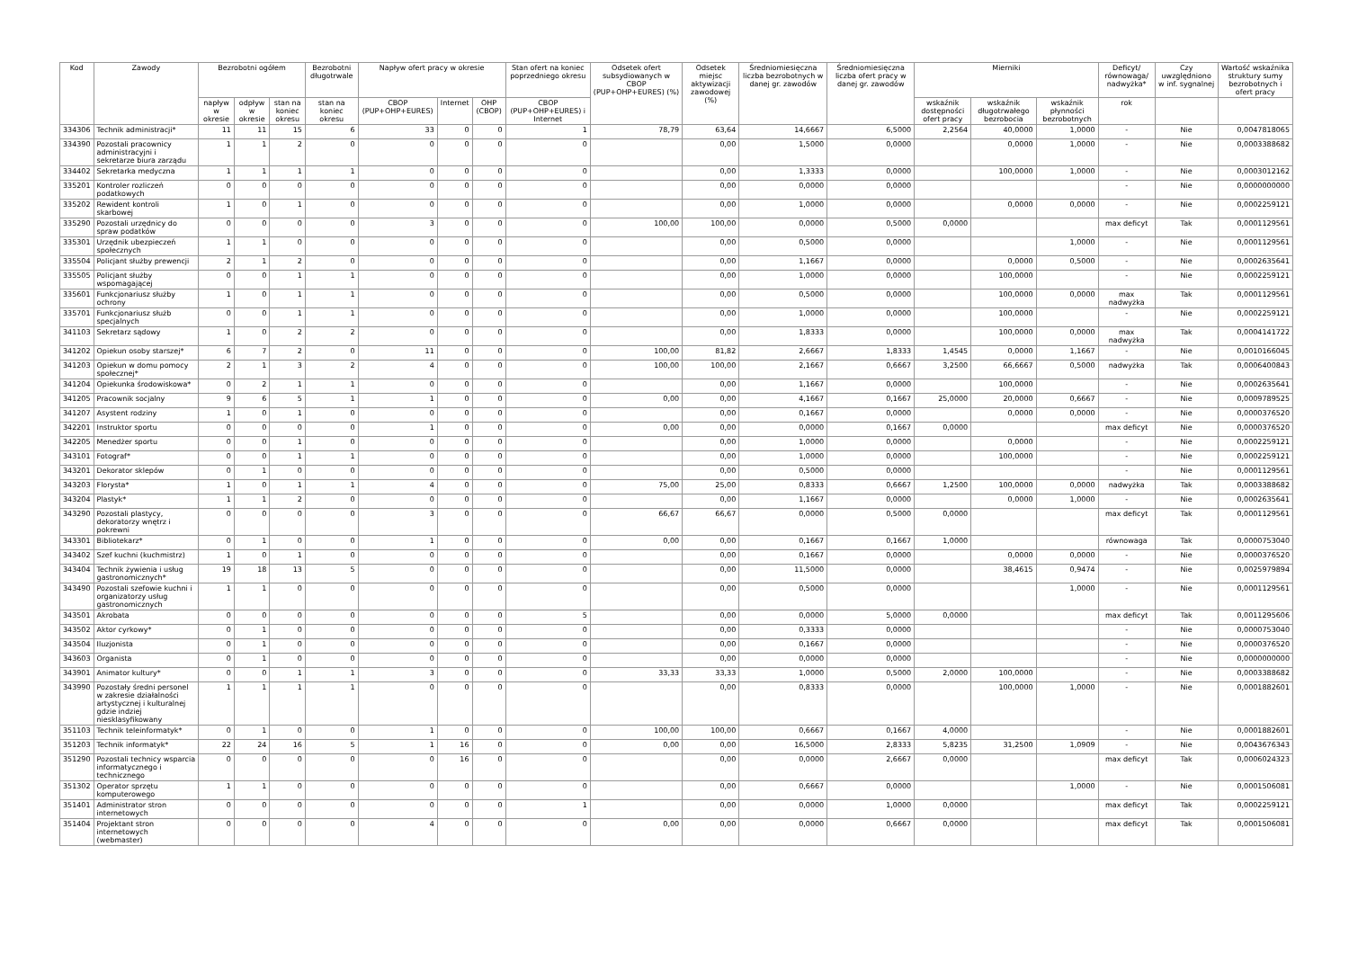| Kod | Zawody | Bezrobotni ogółem | | | Bezrobotni długotrwale | Napływ ofert pracy w okresie | | | Stan ofert na koniec poprzedniego okresu | Odsetek ofert subsydiowanych w CBOP (PUP+OHP+EURES) (%) | Odsetek miejsc aktywizacji zawodowej (%) | Średniomiesięczna liczba bezrobotnych w danej gr. zawodów | Średniomiesięczna liczba ofert pracy w danej gr. zawodów | Mierniki | | | Deficyt/ równowaga/ nadwyżka* | Czy uwzględniono w inf. sygnalnej | Wartość wskaźnika struktury sumy bezrobotnych i ofert pracy |
| --- | --- | --- | --- | --- | --- | --- | --- | --- | --- | --- | --- | --- | --- | --- | --- | --- | --- | --- | --- |
| | | napływ w okresie | odpływ w okresie | stan na koniec okresu | stan na koniec okresu | CBOP (PUP+OHP+EURES) | Internet | OHP (CBOP) | CBOP (PUP+OHP+EURES) i Internet | | | | | wskaźnik dostępności ofert pracy | wskaźnik długotrwałego bezrobocia | wskaźnik płynności bezrobotnych | rok | | |
| 334306 | Technik administracji* | 11 | 11 | 15 | 6 | 33 | 0 | 0 | 1 | 78,79 | 63,64 | 14,6667 | 6,5000 | 2,2564 | 40,0000 | 1,0000 | - | Nie | 0,0047818065 |
| 334390 | Pozostali pracownicy administracyjni i sekretarze biura zarządu | 1 | 1 | 2 | 0 | 0 | 0 | 0 | 0 | | 0,00 | 1,5000 | 0,0000 | | 0,0000 | 1,0000 | - | Nie | 0,0003388682 |
| 334402 | Sekretarka medyczna | 1 | 1 | 1 | 1 | 0 | 0 | 0 | 0 | | 0,00 | 1,3333 | 0,0000 | | 100,0000 | 1,0000 | - | Nie | 0,0003012162 |
| 335201 | Kontroler rozliczeń podatkowych | 0 | 0 | 0 | 0 | 0 | 0 | 0 | 0 | | 0,00 | 0,0000 | 0,0000 | | | | - | Nie | 0,0000000000 |
| 335202 | Rewident kontroli skarbowej | 1 | 0 | 1 | 0 | 0 | 0 | 0 | 0 | | 0,00 | 1,0000 | 0,0000 | | 0,0000 | 0,0000 | - | Nie | 0,0002259121 |
| 335290 | Pozostali urzędnicy do spraw podatków | 0 | 0 | 0 | 0 | 3 | 0 | 0 | 0 | 100,00 | 100,00 | 0,0000 | 0,5000 | 0,0000 | | | max deficyt | Tak | 0,0001129561 |
| 335301 | Urzędnik ubezpieczeń społecznych | 1 | 1 | 0 | 0 | 0 | 0 | 0 | 0 | | 0,00 | 0,5000 | 0,0000 | | | 1,0000 | - | Nie | 0,0001129561 |
| 335504 | Policjant służby prewencji | 2 | 1 | 2 | 0 | 0 | 0 | 0 | 0 | | 0,00 | 1,1667 | 0,0000 | | 0,0000 | 0,5000 | - | Nie | 0,0002635641 |
| 335505 | Policjant służby wspomagającej | 0 | 0 | 1 | 1 | 0 | 0 | 0 | 0 | | 0,00 | 1,0000 | 0,0000 | | 100,0000 | | - | Nie | 0,0002259121 |
| 335601 | Funkcjonariusz służby ochrony | 1 | 0 | 1 | 1 | 0 | 0 | 0 | 0 | | 0,00 | 0,5000 | 0,0000 | | 100,0000 | 0,0000 | max nadwyżka | Tak | 0,0001129561 |
| 335701 | Funkcjonariusz służb specjalnych | 0 | 0 | 1 | 1 | 0 | 0 | 0 | 0 | | 0,00 | 1,0000 | 0,0000 | | 100,0000 | | - | Nie | 0,0002259121 |
| 341103 | Sekretarz sądowy | 1 | 0 | 2 | 2 | 0 | 0 | 0 | 0 | | 0,00 | 1,8333 | 0,0000 | | 100,0000 | 0,0000 | max nadwyżka | Tak | 0,0004141722 |
| 341202 | Opiekun osoby starszej* | 6 | 7 | 2 | 0 | 11 | 0 | 0 | 0 | 100,00 | 81,82 | 2,6667 | 1,8333 | 1,4545 | 0,0000 | 1,1667 | - | Nie | 0,0010166045 |
| 341203 | Opiekun w domu pomocy społecznej* | 2 | 1 | 3 | 2 | 4 | 0 | 0 | 0 | 100,00 | 100,00 | 2,1667 | 0,6667 | 3,2500 | 66,6667 | 0,5000 | nadwyżka | Tak | 0,0006400843 |
| 341204 | Opiekunka środowiskowa* | 0 | 2 | 1 | 1 | 0 | 0 | 0 | 0 | | 0,00 | 1,1667 | 0,0000 | | 100,0000 | | - | Nie | 0,0002635641 |
| 341205 | Pracownik socjalny | 9 | 6 | 5 | 1 | 1 | 0 | 0 | 0 | 0,00 | 0,00 | 4,1667 | 0,1667 | 25,0000 | 20,0000 | 0,6667 | - | Nie | 0,0009789525 |
| 341207 | Asystent rodziny | 1 | 0 | 1 | 0 | 0 | 0 | 0 | 0 | | 0,00 | 0,1667 | 0,0000 | | 0,0000 | 0,0000 | - | Nie | 0,0000376520 |
| 342201 | Instruktor sportu | 0 | 0 | 0 | 0 | 1 | 0 | 0 | 0 | 0,00 | 0,00 | 0,0000 | 0,1667 | 0,0000 | | | max deficyt | Nie | 0,0000376520 |
| 342205 | Menedżer sportu | 0 | 0 | 1 | 0 | 0 | 0 | 0 | 0 | | 0,00 | 1,0000 | 0,0000 | | 0,0000 | | - | Nie | 0,0002259121 |
| 343101 | Fotograf* | 0 | 0 | 1 | 1 | 0 | 0 | 0 | 0 | | 0,00 | 1,0000 | 0,0000 | | 100,0000 | | - | Nie | 0,0002259121 |
| 343201 | Dekorator sklepów | 0 | 1 | 0 | 0 | 0 | 0 | 0 | 0 | | 0,00 | 0,5000 | 0,0000 | | | | - | Nie | 0,0001129561 |
| 343203 | Florysta* | 1 | 0 | 1 | 1 | 4 | 0 | 0 | 0 | 75,00 | 25,00 | 0,8333 | 0,6667 | 1,2500 | 100,0000 | 0,0000 | nadwyżka | Tak | 0,0003388682 |
| 343204 | Plastyk* | 1 | 1 | 2 | 0 | 0 | 0 | 0 | 0 | | 0,00 | 1,1667 | 0,0000 | | 0,0000 | 1,0000 | - | Nie | 0,0002635641 |
| 343290 | Pozostali plastycy, dekoratorzy wnętrz i pokrewni | 0 | 0 | 0 | 0 | 3 | 0 | 0 | 0 | 66,67 | 66,67 | 0,0000 | 0,5000 | 0,0000 | | | max deficyt | Tak | 0,0001129561 |
| 343301 | Bibliotekarz* | 0 | 1 | 0 | 0 | 1 | 0 | 0 | 0 | 0,00 | 0,00 | 0,1667 | 0,1667 | 1,0000 | | | równowaga | Tak | 0,0000753040 |
| 343402 | Szef kuchni (kuchmistrz) | 1 | 0 | 1 | 0 | 0 | 0 | 0 | 0 | | 0,00 | 0,1667 | 0,0000 | | 0,0000 | 0,0000 | - | Nie | 0,0000376520 |
| 343404 | Technik żywienia i usług gastronomicznych* | 19 | 18 | 13 | 5 | 0 | 0 | 0 | 0 | | 0,00 | 11,5000 | 0,0000 | | 38,4615 | 0,9474 | - | Nie | 0,0025979894 |
| 343490 | Pozostali szefowie kuchni i organizatorzy usług gastronomicznych | 1 | 1 | 0 | 0 | 0 | 0 | 0 | 0 | | 0,00 | 0,5000 | 0,0000 | | | 1,0000 | - | Nie | 0,0001129561 |
| 343501 | Akrobata | 0 | 0 | 0 | 0 | 0 | 0 | 0 | 5 | | 0,00 | 0,0000 | 5,0000 | 0,0000 | | | max deficyt | Tak | 0,0011295606 |
| 343502 | Aktor cyrkowy* | 0 | 1 | 0 | 0 | 0 | 0 | 0 | 0 | | 0,00 | 0,3333 | 0,0000 | | | | - | Nie | 0,0000753040 |
| 343504 | Iluzjonista | 0 | 1 | 0 | 0 | 0 | 0 | 0 | 0 | | 0,00 | 0,1667 | 0,0000 | | | | - | Nie | 0,0000376520 |
| 343603 | Organista | 0 | 1 | 0 | 0 | 0 | 0 | 0 | 0 | | 0,00 | 0,0000 | 0,0000 | | | | - | Nie | 0,0000000000 |
| 343901 | Animator kultury* | 0 | 0 | 1 | 1 | 3 | 0 | 0 | 0 | 33,33 | 33,33 | 1,0000 | 0,5000 | 2,0000 | 100,0000 | | - | Nie | 0,0003388682 |
| 343990 | Pozostały średni personel w zakresie działalności artystycznej i kulturalnej gdzie indziej niesklasyfikowany | 1 | 1 | 1 | 1 | 0 | 0 | 0 | 0 | | 0,00 | 0,8333 | 0,0000 | | 100,0000 | 1,0000 | - | Nie | 0,0001882601 |
| 351103 | Technik teleinformatyk* | 0 | 1 | 0 | 0 | 1 | 0 | 0 | 0 | 100,00 | 100,00 | 0,6667 | 0,1667 | 4,0000 | | | - | Nie | 0,0001882601 |
| 351203 | Technik informatyk* | 22 | 24 | 16 | 5 | 1 | 16 | 0 | 0 | 0,00 | 0,00 | 16,5000 | 2,8333 | 5,8235 | 31,2500 | 1,0909 | - | Nie | 0,0043676343 |
| 351290 | Pozostali technicy wsparcia informatycznego i technicznego | 0 | 0 | 0 | 0 | 0 | 16 | 0 | 0 | | 0,00 | 0,0000 | 2,6667 | 0,0000 | | | max deficyt | Tak | 0,0006024323 |
| 351302 | Operator sprzętu komputerowego | 1 | 1 | 0 | 0 | 0 | 0 | 0 | 0 | | 0,00 | 0,6667 | 0,0000 | | | 1,0000 | - | Nie | 0,0001506081 |
| 351401 | Administrator stron internetowych | 0 | 0 | 0 | 0 | 0 | 0 | 0 | 1 | | 0,00 | 0,0000 | 1,0000 | 0,0000 | | | max deficyt | Tak | 0,0002259121 |
| 351404 | Projektant stron internetowych (webmaster) | 0 | 0 | 0 | 0 | 4 | 0 | 0 | 0 | 0,00 | 0,00 | 0,0000 | 0,6667 | 0,0000 | | | max deficyt | Tak | 0,0001506081 |